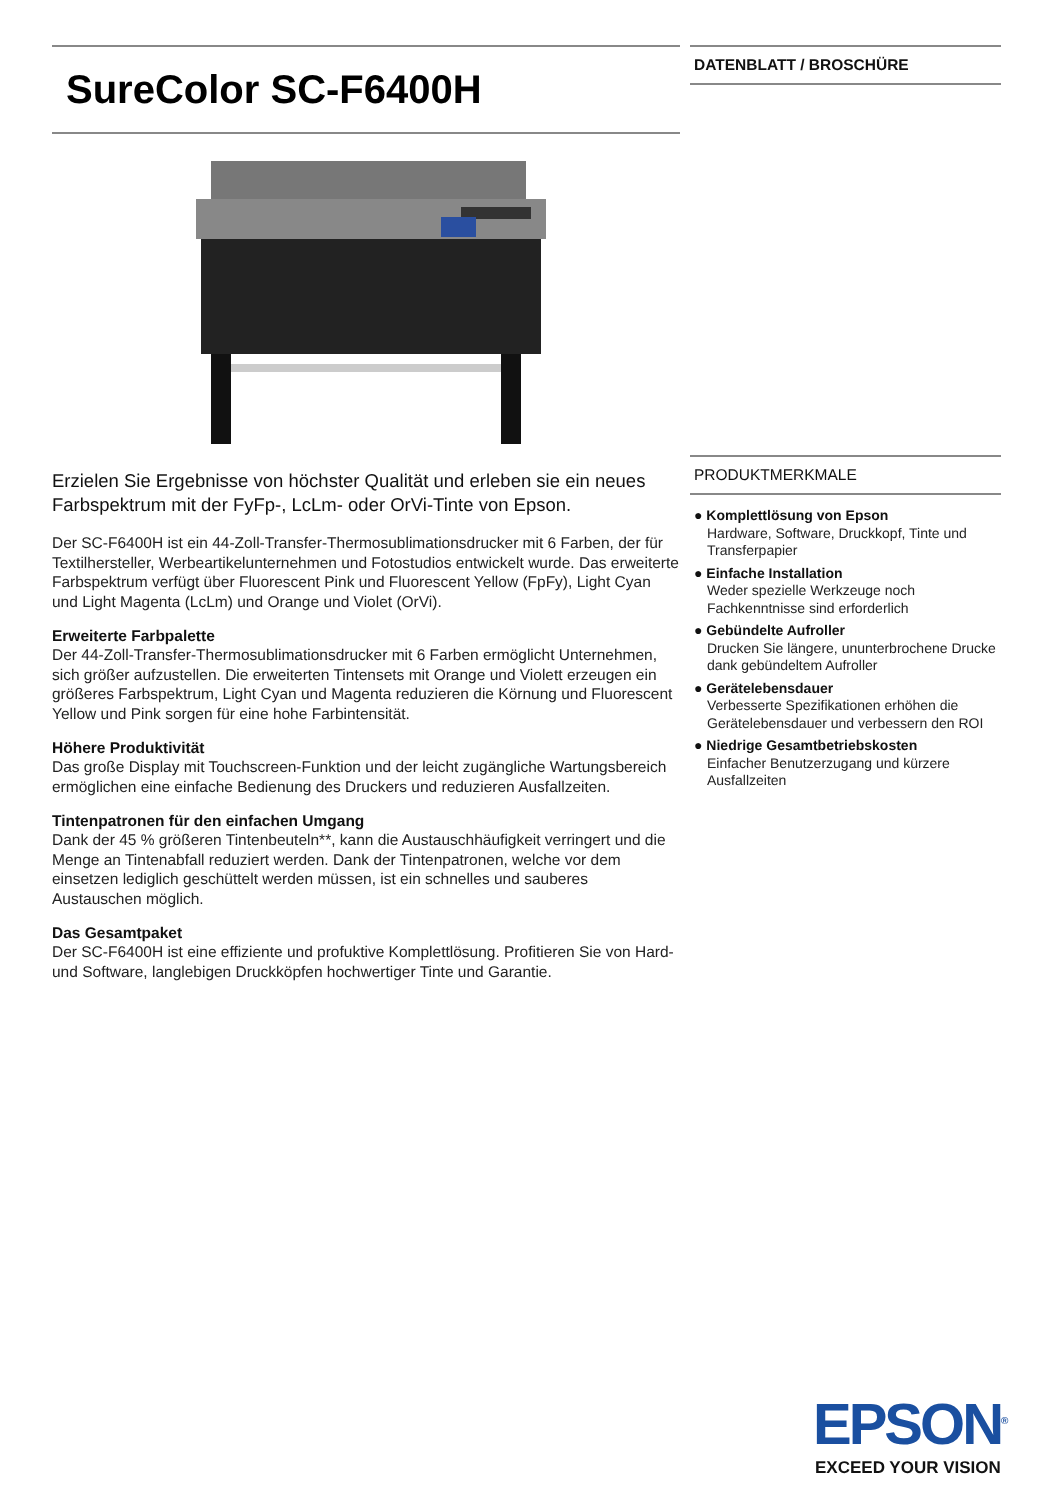SureColor SC-F6400H
Erzielen Sie Ergebnisse von höchster Qualität und erleben sie ein neues Farbspektrum mit der FyFp-, LcLm- oder OrVi-Tinte von Epson.
Der SC-F6400H ist ein 44-Zoll-Transfer-Thermosublimationsdrucker mit 6 Farben, der für Textilhersteller, Werbeartikelunternehmen und Fotostudios entwickelt wurde. Das erweiterte Farbspektrum verfügt über Fluorescent Pink und Fluorescent Yellow (FpFy), Light Cyan und Light Magenta (LcLm) und Orange und Violet (OrVi).
Erweiterte Farbpalette
Der 44-Zoll-Transfer-Thermosublimationsdrucker mit 6 Farben ermöglicht Unternehmen, sich größer aufzustellen. Die erweiterten Tintensets mit Orange und Violett erzeugen ein größeres Farbspektrum, Light Cyan und Magenta reduzieren die Körnung und Fluorescent Yellow und Pink sorgen für eine hohe Farbintensität.
Höhere Produktivität
Das große Display mit Touchscreen-Funktion und der leicht zugängliche Wartungsbereich ermöglichen eine einfache Bedienung des Druckers und reduzieren Ausfallzeiten.
Tintenpatronen für den einfachen Umgang
Dank der 45 % größeren Tintenbeuteln**, kann die Austauschhäufigkeit verringert und die Menge an Tintenabfall reduziert werden. Dank der Tintenpatronen, welche vor dem einsetzen lediglich geschüttelt werden müssen, ist ein schnelles und sauberes Austauschen möglich.
Das Gesamtpaket
Der SC-F6400H ist eine effiziente und profuktive Komplettlösung. Profitieren Sie von Hard- und Software, langlebigen Druckköpfen hochwertiger Tinte und Garantie.
DATENBLATT / BROSCHÜRE
PRODUKTMERKMALE
● Komplettlösung von Epson
Hardware, Software, Druckkopf, Tinte und Transferpapier
● Einfache Installation
Weder spezielle Werkzeuge noch Fachkenntnisse sind erforderlich
● Gebündelte Aufroller
Drucken Sie längere, ununterbrochene Drucke dank gebündeltem Aufroller
● Gerätelebensdauer
Verbesserte Spezifikationen erhöhen die Gerätelebensdauer und verbessern den ROI
● Niedrige Gesamtbetriebskosten
Einfacher Benutzerzugang und kürzere Ausfallzeiten
EPSON<sup>®</sup>
EXCEED YOUR VISION